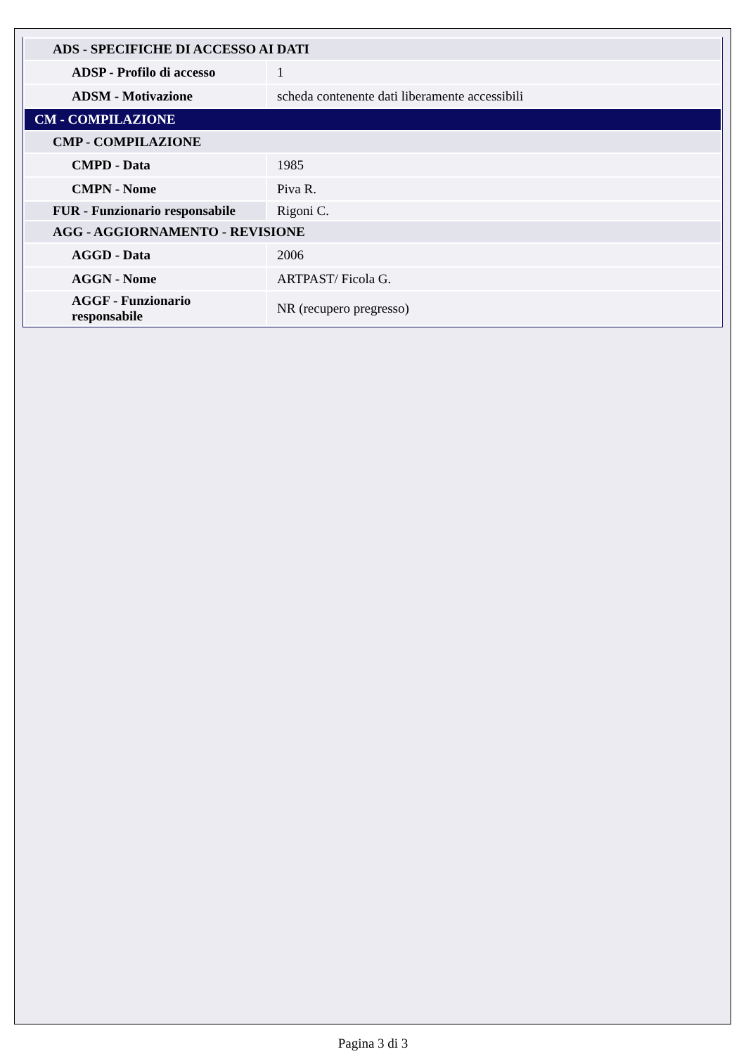| ADS - SPECIFICHE DI ACCESSO AI DATI | |
| ADSP - Profilo di accesso | 1 |
| ADSM - Motivazione | scheda contenente dati liberamente accessibili |
| CM - COMPILAZIONE | |
| CMP - COMPILAZIONE | |
| CMPD - Data | 1985 |
| CMPN - Nome | Piva R. |
| FUR - Funzionario responsabile | Rigoni C. |
| AGG - AGGIORNAMENTO - REVISIONE | |
| AGGD - Data | 2006 |
| AGGN - Nome | ARTPAST/ Ficola G. |
| AGGF - Funzionario responsabile | NR (recupero pregresso) |
Pagina 3 di 3